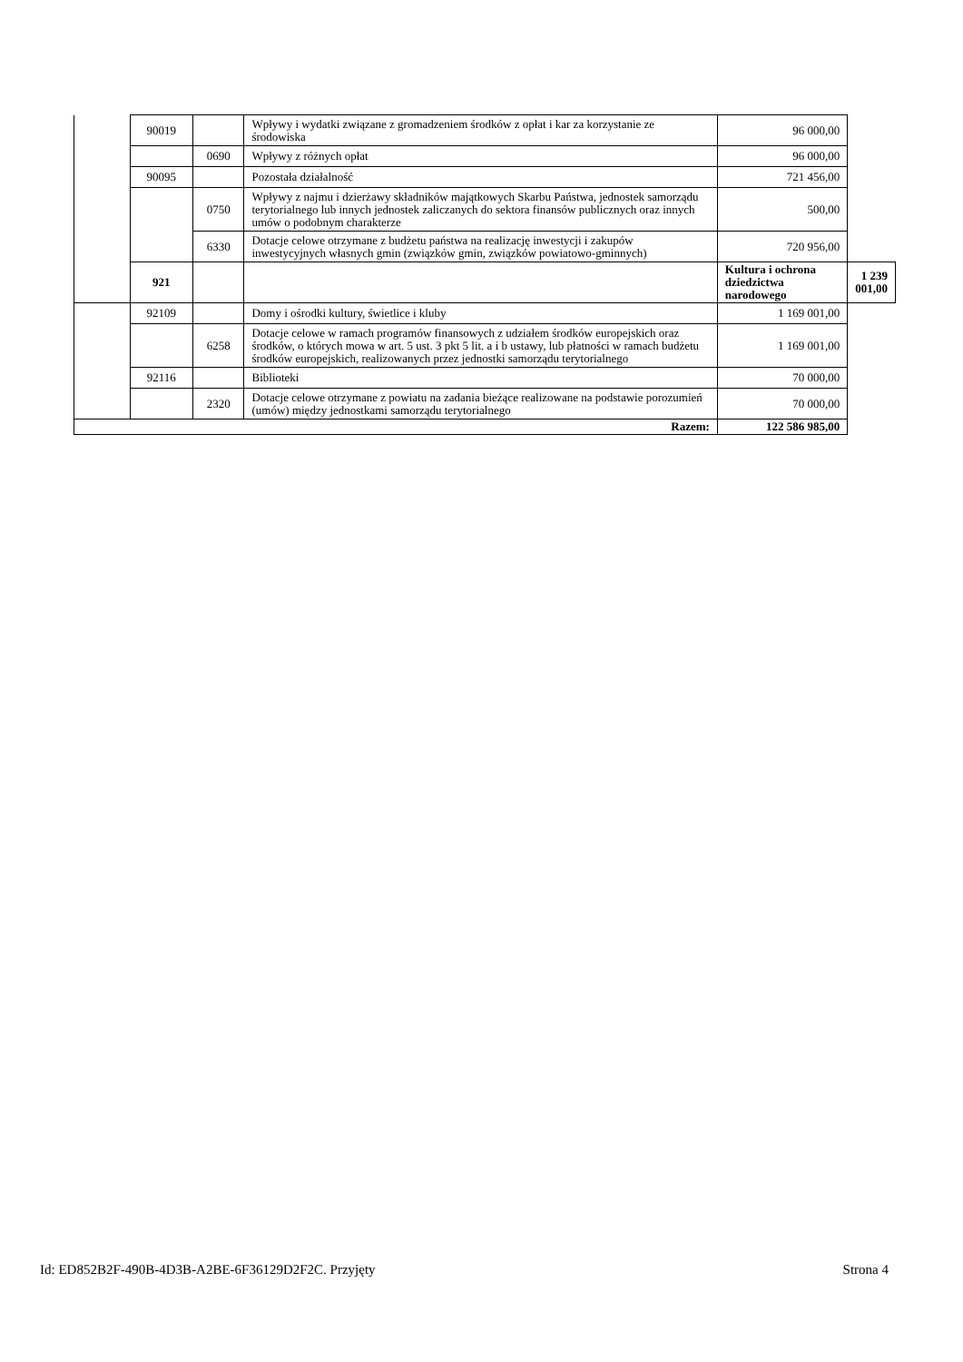| | 90019 | | Wpływy i wydatki związane z gromadzeniem środków z opłat i kar za korzystanie ze środowiska | 96 000,00 | |
| | | 0690 | Wpływy z różnych opłat | 96 000,00 | |
| | 90095 | | Pozostała działalność | 721 456,00 | |
| | | 0750 | Wpływy z najmu i dzierżawy składników majątkowych Skarbu Państwa, jednostek samorządu terytorialnego lub innych jednostek zaliczanych do sektora finansów publicznych oraz innych umów o podobnym charakterze | 500,00 | |
| | | 6330 | Dotacje celowe otrzymane z budżetu państwa na realizację inwestycji i zakupów inwestycyjnych własnych gmin (związków gmin, związków powiatowo-gminnych) | 720 956,00 | |
| | 921 | | | Kultura i ochrona dziedzictwa narodowego | 1 239 001,00 |
| | 92109 | | Domy i ośrodki kultury, świetlice i kluby | 1 169 001,00 | |
| | | 6258 | Dotacje celowe w ramach programów finansowych z udziałem środków europejskich oraz środków, o których mowa w art. 5 ust. 3 pkt 5 lit. a i b ustawy, lub płatności w ramach budżetu środków europejskich, realizowanych przez jednostki samorządu terytorialnego | 1 169 001,00 | |
| | 92116 | | Biblioteki | 70 000,00 | |
| | | 2320 | Dotacje celowe otrzymane z powiatu na zadania bieżące realizowane na podstawie porozumień (umów) między jednostkami samorządu terytorialnego | 70 000,00 | |
| Razem: | | | | 122 586 985,00 | |
Id: ED852B2F-490B-4D3B-A2BE-6F36129D2F2C. Przyjęty Strona 4